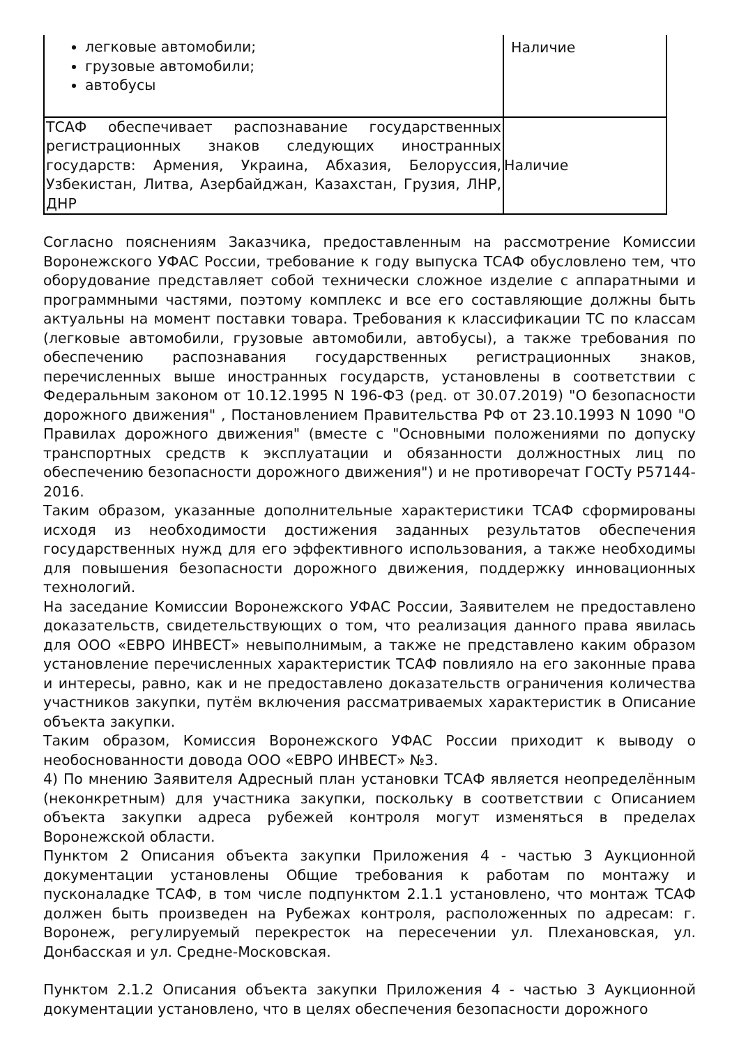| легковые автомобили; грузовые автомобили; автобусы | Наличие |
| ТСАФ обеспечивает распознавание государственных регистрационных знаков следующих иностранных государств: Армения, Украина, Абхазия, Белоруссия, Узбекистан, Литва, Азербайджан, Казахстан, Грузия, ЛНР, ДНР | Наличие |
Согласно пояснениям Заказчика, предоставленным на рассмотрение Комиссии Воронежского УФАС России, требование к году выпуска ТСАФ обусловлено тем, что оборудование представляет собой технически сложное изделие с аппаратными и программными частями, поэтому комплекс и все его составляющие должны быть актуальны на момент поставки товара. Требования к классификации ТС по классам (легковые автомобили, грузовые автомобили, автобусы), а также требования по обеспечению распознавания государственных регистрационных знаков, перечисленных выше иностранных государств, установлены в соответствии с Федеральным законом от 10.12.1995 N 196-ФЗ (ред. от 30.07.2019) "О безопасности дорожного движения" , Постановлением Правительства РФ от 23.10.1993 N 1090 "О Правилах дорожного движения" (вместе с "Основными положениями по допуску транспортных средств к эксплуатации и обязанности должностных лиц по обеспечению безопасности дорожного движения") и не противоречат ГОСТу Р57144-2016.
Таким образом, указанные дополнительные характеристики ТСАФ сформированы исходя из необходимости достижения заданных результатов обеспечения государственных нужд для его эффективного использования, а также необходимы для повышения безопасности дорожного движения, поддержку инновационных технологий.
На заседание Комиссии Воронежского УФАС России, Заявителем не предоставлено доказательств, свидетельствующих о том, что реализация данного права явилась для ООО «ЕВРО ИНВЕСТ» невыполнимым, а также не представлено каким образом установление перечисленных характеристик ТСАФ повлияло на его законные права и интересы, равно, как и не предоставлено доказательств ограничения количества участников закупки, путём включения рассматриваемых характеристик в Описание объекта закупки.
Таким образом, Комиссия Воронежского УФАС России приходит к выводу о необоснованности довода ООО «ЕВРО ИНВЕСТ» №3.
4) По мнению Заявителя Адресный план установки ТСАФ является неопределённым (неконкретным) для участника закупки, поскольку в соответствии с Описанием объекта закупки адреса рубежей контроля могут изменяться в пределах Воронежской области.
Пунктом 2 Описания объекта закупки Приложения 4 - частью 3 Аукционной документации установлены Общие требования к работам по монтажу и пусконаладке ТСАФ, в том числе подпунктом 2.1.1 установлено, что монтаж ТСАФ должен быть произведен на Рубежах контроля, расположенных по адресам: г. Воронеж, регулируемый перекресток на пересечении ул. Плехановская, ул. Донбасская и ул. Средне-Московская.
Пунктом 2.1.2 Описания объекта закупки Приложения 4 - частью 3 Аукционной документации установлено, что в целях обеспечения безопасности дорожного